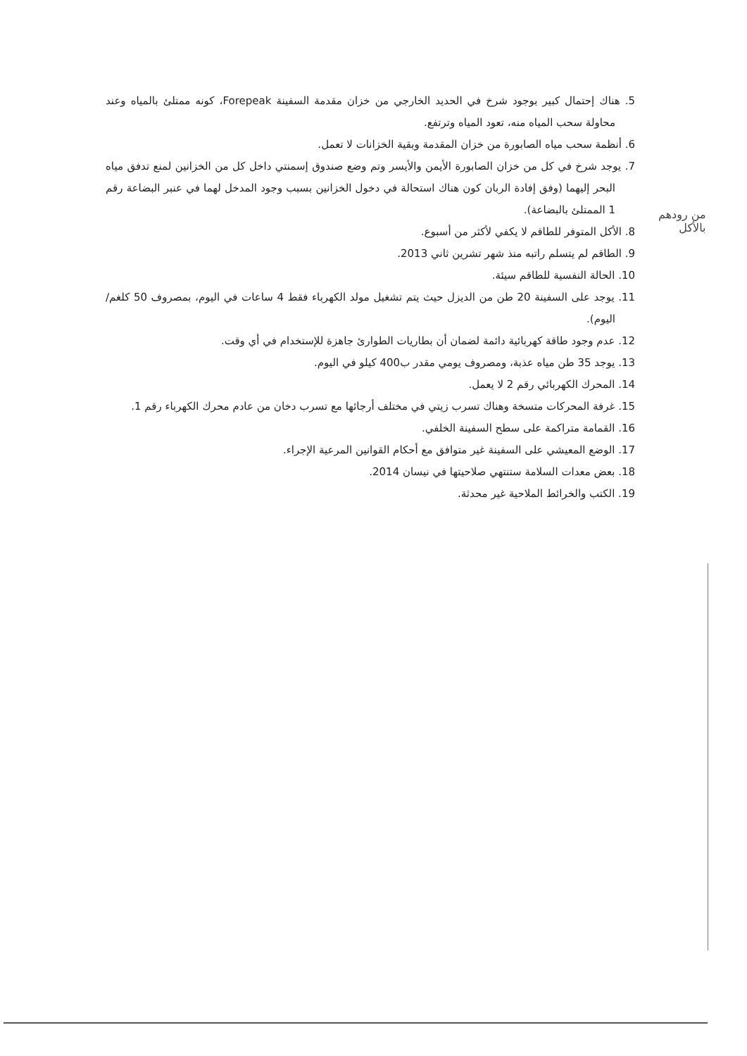5. هناك إحتمال كبير بوجود شرخ في الحديد الخارجي من خزان مقدمة السفينة Forepeak، كونه ممتلئ بالمياه وعند محاولة سحب المياه منه، تعود المياه وترتفع.
6. أنظمة سحب مياه الصابورة من خزان المقدمة وبقية الخزانات لا تعمل.
7. يوجد شرخ في كل من خزان الصابورة الأيمن والأيسر وتم وضع صندوق إسمنتي داخل كل من الخزانين لمنع تدفق مياه البحر إليهما (وفق إفادة الربان كون هناك استحالة في دخول الخزانين بسبب وجود المدخل لهما في عنبر البضاعة رقم 1 الممتلئ بالبضاعة).
8. الأكل المتوفر للطاقم لا يكفي لأكثر من أسبوع.
9. الطاقم لم يتسلم راتبه منذ شهر تشرين ثاني 2013.
10. الحالة النفسية للطاقم سيئة.
11. يوجد على السفينة 20 طن من الديزل حيث يتم تشغيل مولد الكهرباء فقط 4 ساعات في اليوم، بمصروف 50 كلغم/اليوم).
12. عدم وجود طاقة كهربائية دائمة لضمان أن بطاريات الطوارئ جاهزة للإستخدام في أي وقت.
13. يوجد 35 طن مياه عذبة، ومصروف يومي مقدر ب400 كيلو في اليوم.
14. المحرك الكهربائي رقم 2 لا يعمل.
15. غرفة المحركات متسخة وهناك تسرب زيتي في مختلف أرجائها مع تسرب دخان من عادم محرك الكهرباء رقم 1.
16. القمامة متراكمة على سطح السفينة الخلفي.
17. الوضع المعيشي على السفينة غير متوافق مع أحكام القوانين المرعية الإجراء.
18. بعض معدات السلامة ستنتهي صلاحيتها في نيسان 2014.
19. الكتب والخرائط الملاحية غير محدثة.
من رودهم
بالأكل